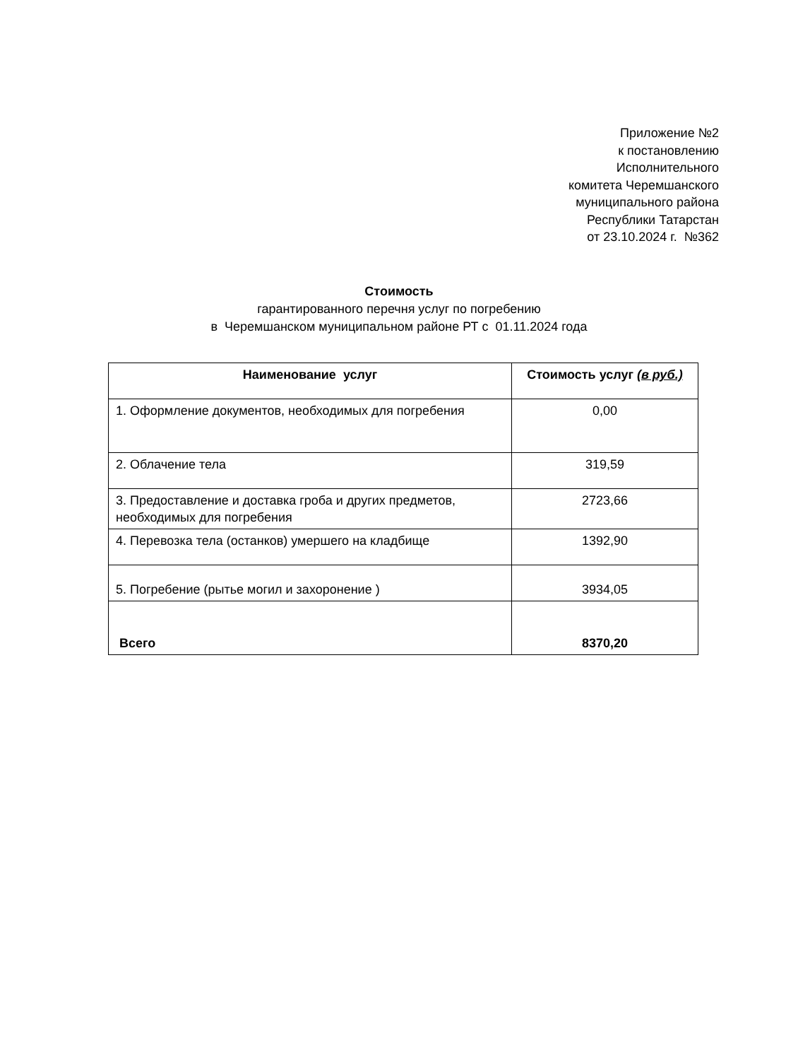Приложение №2
к постановлению
Исполнительного
комитета Черемшанского
муниципального района
Республики Татарстан
от 23.10.2024 г. №362
Стоимость
гарантированного перечня услуг по погребению
в Черемшанском муниципальном районе РТ с 01.11.2024 года
| Наименование услуг | Стоимость услуг (в руб.) |
| --- | --- |
| 1. Оформление документов, необходимых для погребения | 0,00 |
| 2. Облачение тела | 319,59 |
| 3. Предоставление и доставка гроба и других предметов, необходимых для погребения | 2723,66 |
| 4. Перевозка тела (останков) умершего на кладбище | 1392,90 |
| 5. Погребение (рытье могил и захоронение ) | 3934,05 |
| Всего | 8370,20 |